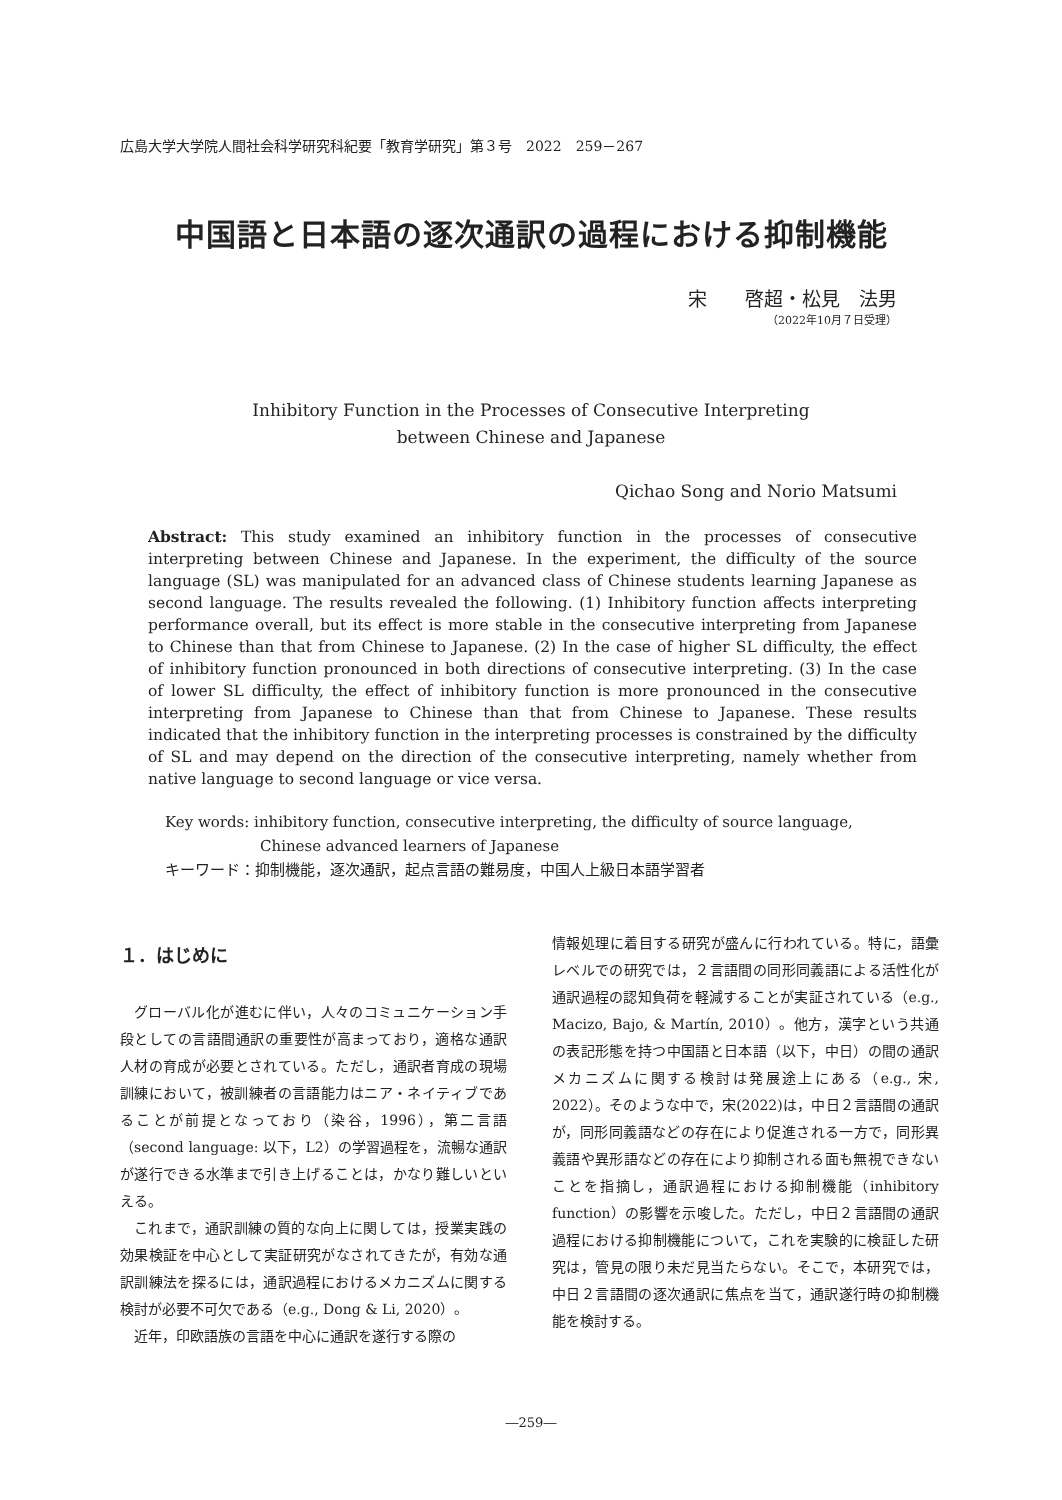広島大学大学院人間社会科学研究科紀要「教育学研究」第３号　2022　259－267
中国語と日本語の逐次通訳の過程における抑制機能
宋　　啓超・松見　法男
（2022年10月７日受理）
Inhibitory Function in the Processes of Consecutive Interpreting
between Chinese and Japanese
Qichao Song and Norio Matsumi
Abstract: This study examined an inhibitory function in the processes of consecutive interpreting between Chinese and Japanese. In the experiment, the difficulty of the source language (SL) was manipulated for an advanced class of Chinese students learning Japanese as second language. The results revealed the following. (1) Inhibitory function affects interpreting performance overall, but its effect is more stable in the consecutive interpreting from Japanese to Chinese than that from Chinese to Japanese. (2) In the case of higher SL difficulty, the effect of inhibitory function pronounced in both directions of consecutive interpreting. (3) In the case of lower SL difficulty, the effect of inhibitory function is more pronounced in the consecutive interpreting from Japanese to Chinese than that from Chinese to Japanese. These results indicated that the inhibitory function in the interpreting processes is constrained by the difficulty of SL and may depend on the direction of the consecutive interpreting, namely whether from native language to second language or vice versa.
Key words: inhibitory function, consecutive interpreting, the difficulty of source language,
Chinese advanced learners of Japanese
キーワード：抑制機能，逐次通訳，起点言語の難易度，中国人上級日本語学習者
１．はじめに
グローバル化が進むに伴い，人々のコミュニケーション手段としての言語間通訳の重要性が高まっており，適格な通訳人材の育成が必要とされている。ただし，通訳者育成の現場訓練において，被訓練者の言語能力はニア・ネイティブであることが前提となっており（染谷，1996），第二言語（second language: 以下，L2）の学習過程を，流暢な通訳が遂行できる水準まで引き上げることは，かなり難しいといえる。
これまで，通訳訓練の質的な向上に関しては，授業実践の効果検証を中心として実証研究がなされてきたが，有効な通訳訓練法を探るには，通訳過程におけるメカニズムに関する検討が必要不可欠である（e.g., Dong & Li, 2020）。
近年，印欧語族の言語を中心に通訳を遂行する際の
情報処理に着目する研究が盛んに行われている。特に，語彙レベルでの研究では，２言語間の同形同義語による活性化が通訳過程の認知負荷を軽減することが実証されている（e.g., Macizo, Bajo, & Martín, 2010）。他方，漢字という共通の表記形態を持つ中国語と日本語（以下，中日）の間の通訳メカニズムに関する検討は発展途上にある（e.g., 宋, 2022）。そのような中で，宋(2022)は，中日２言語間の通訳が，同形同義語などの存在により促進される一方で，同形異義語や異形語などの存在により抑制される面も無視できないことを指摘し，通訳過程における抑制機能（inhibitory function）の影響を示唆した。ただし，中日２言語間の通訳過程における抑制機能について，これを実験的に検証した研究は，管見の限り未だ見当たらない。そこで，本研究では，中日２言語間の逐次通訳に焦点を当て，通訳遂行時の抑制機能を検討する。
―259―